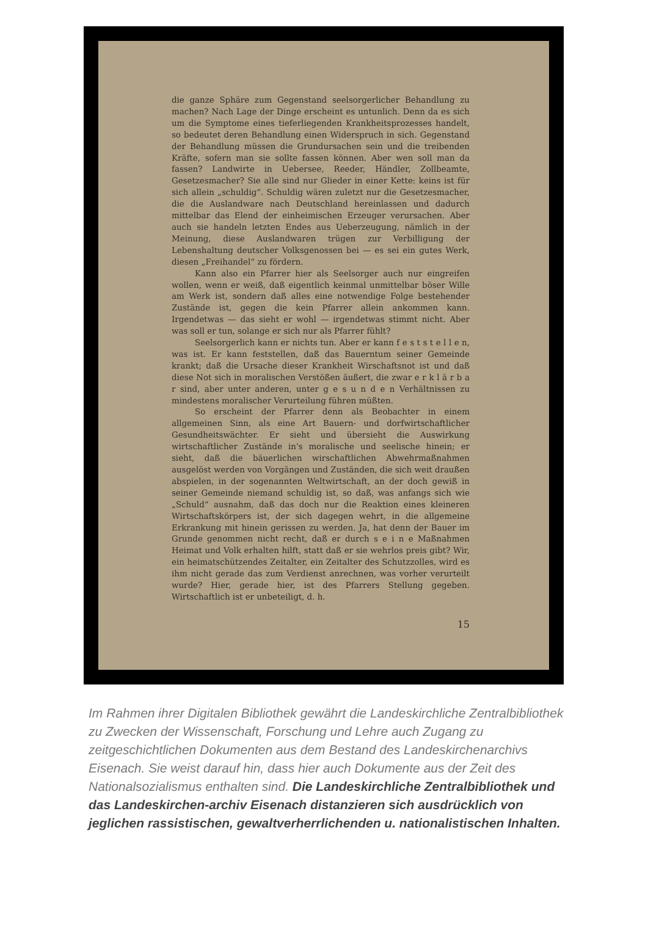die ganze Sphäre zum Gegenstand seelsorgerlicher Behandlung zu machen? Nach Lage der Dinge erscheint es untunlich. Denn da es sich um die Symptome eines tieferliegenden Krankheitsprozesses handelt, so bedeutet deren Behandlung einen Widerspruch in sich. Gegenstand der Behandlung müssen die Grundursachen sein und die treibenden Kräfte, sofern man sie sollte fassen können. Aber wen soll man da fassen? Landwirte in Uebersee, Reeder, Händler, Zollbeamte, Gesetzesmacher? Sie alle sind nur Glieder in einer Kette: keins ist für sich allein „schuldig“. Schuldig wären zuletzt nur die Gesetzesmacher, die die Auslandware nach Deutschland hereinlassen und dadurch mittelbar das Elend der einheimischen Erzeuger verursachen. Aber auch sie handeln letzten Endes aus Ueberzeugung, nämlich in der Meinung, diese Auslandwaren trügen zur Verbilligung der Lebenshaltung deutscher Volksgenossen bei — es sei ein gutes Werk, diesen „Freihandel“ zu fördern.
Kann also ein Pfarrer hier als Seelsorger auch nur eingreifen wollen, wenn er weiß, daß eigentlich keinmal unmittelbar böser Wille am Werk ist, sondern daß alles eine notwendige Folge bestehender Zustände ist, gegen die kein Pfarrer allein ankommen kann. Irgendetwas — das sieht er wohl — irgendetwas stimmt nicht. Aber was soll er tun, solange er sich nur als Pfarrer fühlt?
Seelsorgerlich kann er nichts tun. Aber er kann f e s t s t e l l e n, was ist. Er kann feststellen, daß das Bauerntum seiner Gemeinde krankt; daß die Ursache dieser Krankheit Wirschaftsnot ist und daß diese Not sich in moralischen Verstößen äußert, die zwar e r k l ä r b a r sind, aber unter anderen, unter g e s u n d e n Verhältnissen zu mindestens moralischer Verurteilung führen müßten.
So erscheint der Pfarrer denn als Beobachter in einem allgemeinen Sinn, als eine Art Bauern- und dorfwirtschaftlicher Gesundheitswächter. Er sieht und übersieht die Auswirkung wirtschaftlicher Zustände in's moralische und seelische hinein; er sieht, daß die bäuerlichen wirschaftlichen Abwehrmaßnahmen ausgelöst werden von Vorgängen und Zuständen, die sich weit draußen abspielen, in der sogenannten Weltwirtschaft, an der doch gewiß in seiner Gemeinde niemand schuldig ist, so daß, was anfangs sich wie „Schuld“ ausnahm, daß das doch nur die Reaktion eines kleineren Wirtschaftskörpers ist, der sich dagegen wehrt, in die allgemeine Erkrankung mit hinein gerissen zu werden. Ja, hat denn der Bauer im Grunde genommen nicht recht, daß er durch s e i n e Maßnahmen Heimat und Volk erhalten hilft, statt daß er sie wehrlos preis gibt? Wir, ein heimatschützendes Zeitalter, ein Zeitalter des Schutzzolles, wird es ihm nicht gerade das zum Verdienst anrechnen, was vorher verurteilt wurde? Hier, gerade hier, ist des Pfarrers Stellung gegeben. Wirtschaftlich ist er unbeteiligt, d. h.
15
Im Rahmen ihrer Digitalen Bibliothek gewährt die Landeskirchliche Zentralbibliothek zu Zwecken der Wissenschaft, Forschung und Lehre auch Zugang zu zeitgeschichtlichen Dokumenten aus dem Bestand des Landeskirchenarchivs Eisenach. Sie weist darauf hin, dass hier auch Dokumente aus der Zeit des Nationalsozialismus enthalten sind. Die Landeskirchliche Zentralbibliothek und das Landeskirchen-archiv Eisenach distanzieren sich ausdrücklich von jeglichen rassistischen, gewaltverherrlichenden u. nationalistischen Inhalten.